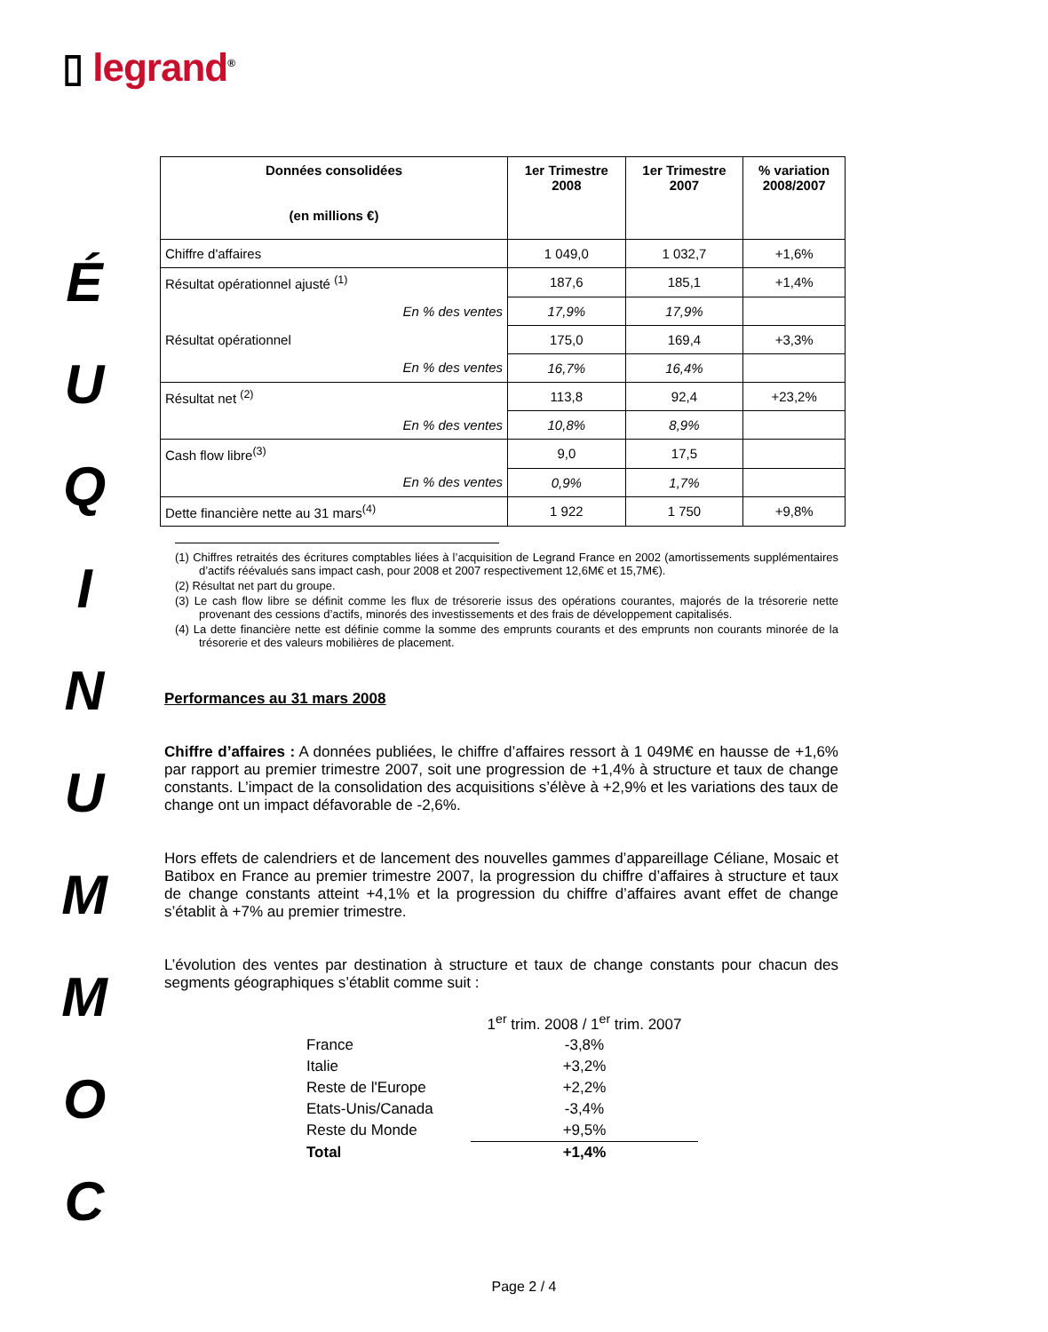▯ legrand<sup>®</sup>
É
U
Q
I
N
U
M
M
O
C
| Données consolidées (en millions €) | 1er Trimestre 2008 | 1er Trimestre 2007 | % variation 2008/2007 |
| --- | --- | --- | --- |
| Chiffre d'affaires | 1 049,0 | 1 032,7 | +1,6% |
| Résultat opérationnel ajusté <sup>(1)</sup> | 187,6 | 185,1 | +1,4% |
| En % des ventes | 17,9% | 17,9% | |
| Résultat opérationnel | 175,0 | 169,4 | +3,3% |
| En % des ventes | 16,7% | 16,4% | |
| Résultat net <sup>(2)</sup> | 113,8 | 92,4 | +23,2% |
| En % des ventes | 10,8% | 8,9% | |
| Cash flow libre<sup>(3)</sup> | 9,0 | 17,5 | |
| En % des ventes | 0,9% | 1,7% | |
| Dette financière nette au 31 mars<sup>(4)</sup> | 1 922 | 1 750 | +9,8% |
(1) Chiffres retraités des écritures comptables liées à l’acquisition de Legrand France en 2002 (amortissements supplémentaires d’actifs réévalués sans impact cash, pour 2008 et 2007 respectivement 12,6M€ et 15,7M€).
(2) Résultat net part du groupe.
(3) Le cash flow libre se définit comme les flux de trésorerie issus des opérations courantes, majorés de la trésorerie nette provenant des cessions d’actifs, minorés des investissements et des frais de développement capitalisés.
(4) La dette financière nette est définie comme la somme des emprunts courants et des emprunts non courants minorée de la trésorerie et des valeurs mobilières de placement.
Performances au 31 mars 2008
Chiffre d’affaires : A données publiées, le chiffre d’affaires ressort à 1 049M€ en hausse de +1,6% par rapport au premier trimestre 2007, soit une progression de +1,4% à structure et taux de change constants. L’impact de la consolidation des acquisitions s’élève à +2,9% et les variations des taux de change ont un impact défavorable de -2,6%.
Hors effets de calendriers et de lancement des nouvelles gammes d’appareillage Céliane, Mosaic et Batibox en France au premier trimestre 2007, la progression du chiffre d’affaires à structure et taux de change constants atteint +4,1% et la progression du chiffre d’affaires avant effet de change s’établit à +7% au premier trimestre.
L’évolution des ventes par destination à structure et taux de change constants pour chacun des segments géographiques s’établit comme suit :
| | 1<sup>er</sup> trim. 2008 / 1<sup>er</sup> trim. 2007 |
| France | -3,8% |
| Italie | +3,2% |
| Reste de l'Europe | +2,2% |
| Etats-Unis/Canada | -3,4% |
| Reste du Monde | +9,5% |
| Total | +1,4% |
Page 2 / 4